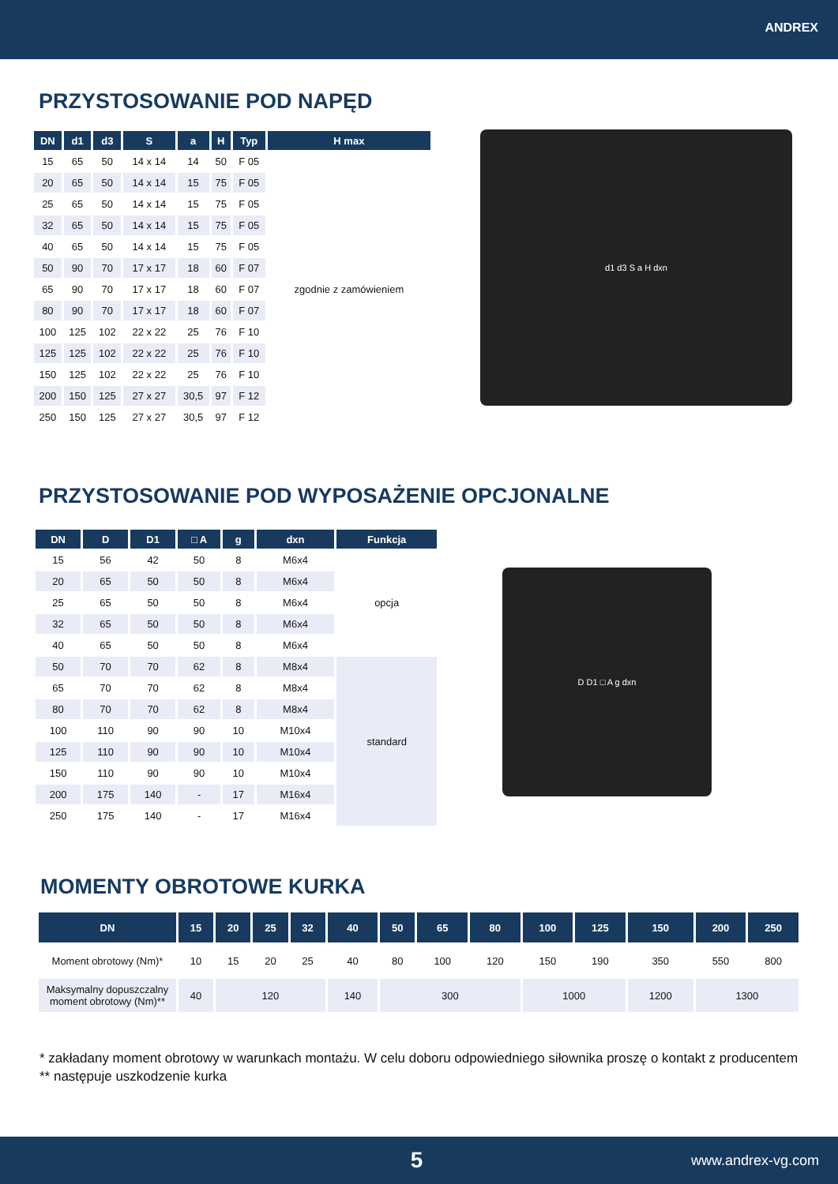ANDREX
PRZYSTOSOWANIE POD NAPĘD
| DN | d1 | d3 | S | a | H | Typ | H max |
| --- | --- | --- | --- | --- | --- | --- | --- |
| 15 | 65 | 50 | 14 x 14 | 14 | 50 | F 05 | zgodnie z zamówieniem |
| 20 | 65 | 50 | 14 x 14 | 15 | 75 | F 05 | |
| 25 | 65 | 50 | 14 x 14 | 15 | 75 | F 05 | |
| 32 | 65 | 50 | 14 x 14 | 15 | 75 | F 05 | |
| 40 | 65 | 50 | 14 x 14 | 15 | 75 | F 05 | |
| 50 | 90 | 70 | 17 x 17 | 18 | 60 | F 07 | |
| 65 | 90 | 70 | 17 x 17 | 18 | 60 | F 07 | |
| 80 | 90 | 70 | 17 x 17 | 18 | 60 | F 07 | |
| 100 | 125 | 102 | 22 x 22 | 25 | 76 | F 10 | |
| 125 | 125 | 102 | 22 x 22 | 25 | 76 | F 10 | |
| 150 | 125 | 102 | 22 x 22 | 25 | 76 | F 10 | |
| 200 | 150 | 125 | 27 x 27 | 30,5 | 97 | F 12 | |
| 250 | 150 | 125 | 27 x 27 | 30,5 | 97 | F 12 | |
d1 d3 S a H dxn
PRZYSTOSOWANIE POD WYPOSAŻENIE OPCJONALNE
| DN | D | D1 | □ A | g | dxn | Funkcja |
| --- | --- | --- | --- | --- | --- | --- |
| 15 | 56 | 42 | 50 | 8 | M6x4 | opcja |
| 20 | 65 | 50 | 50 | 8 | M6x4 | |
| 25 | 65 | 50 | 50 | 8 | M6x4 | |
| 32 | 65 | 50 | 50 | 8 | M6x4 | |
| 40 | 65 | 50 | 50 | 8 | M6x4 | |
| 50 | 70 | 70 | 62 | 8 | M8x4 | standard |
| 65 | 70 | 70 | 62 | 8 | M8x4 | |
| 80 | 70 | 70 | 62 | 8 | M8x4 | |
| 100 | 110 | 90 | 90 | 10 | M10x4 | |
| 125 | 110 | 90 | 90 | 10 | M10x4 | |
| 150 | 110 | 90 | 90 | 10 | M10x4 | |
| 200 | 175 | 140 | - | 17 | M16x4 | |
| 250 | 175 | 140 | - | 17 | M16x4 | |
D D1 □ A g dxn
MOMENTY OBROTOWE KURKA
| DN | 15 | 20 | 25 | 32 | 40 | 50 | 65 | 80 | 100 | 125 | 150 | 200 | 250 |
| --- | --- | --- | --- | --- | --- | --- | --- | --- | --- | --- | --- | --- | --- |
| Moment obrotowy (Nm)* | 10 | 15 | 20 | 25 | 40 | 80 | 100 | 120 | 150 | 190 | 350 | 550 | 800 |
| Maksymalny dopuszczalny moment obrotowy (Nm)** | 40 | 120 | | | 140 | 300 | | | 1000 | | 1200 | 1300 | |
* zakładany moment obrotowy w warunkach montażu. W celu doboru odpowiedniego siłownika proszę o kontakt z producentem
** następuje uszkodzenie kurka
5 www.andrex-vg.com